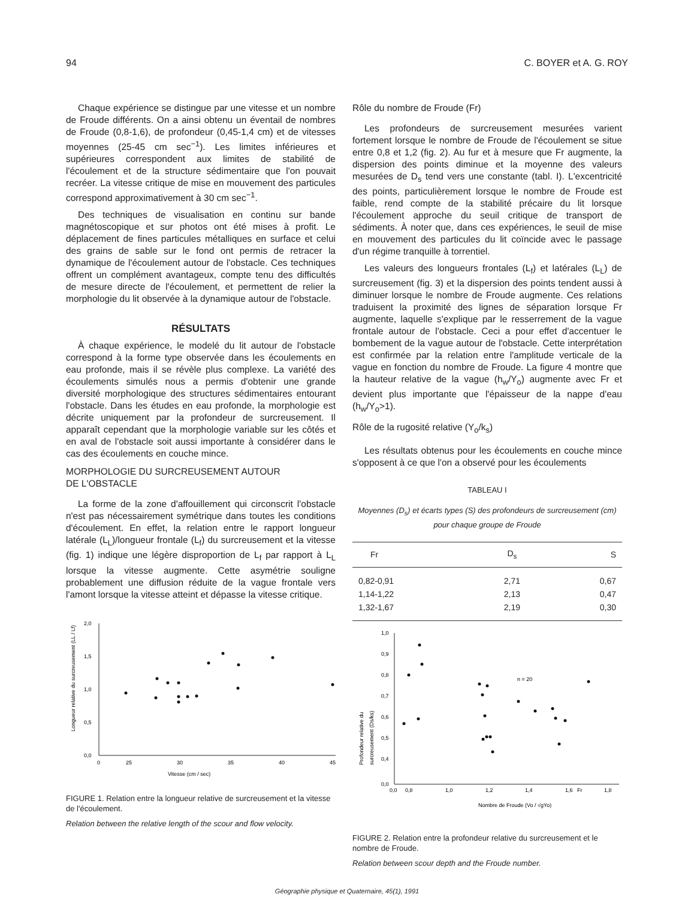94 C. BOYER et A. G. ROY
Chaque expérience se distingue par une vitesse et un nombre de Froude différents. On a ainsi obtenu un éventail de nombres de Froude (0,8-1,6), de profondeur (0,45-1,4 cm) et de vitesses moyennes (25-45 cm sec<sup>−1</sup>). Les limites inférieures et supérieures correspondent aux limites de stabilité de l'écoulement et de la structure sédimentaire que l'on pouvait recréer. La vitesse critique de mise en mouvement des particules correspond approximativement à 30 cm sec<sup>−1</sup>.
Des techniques de visualisation en continu sur bande magnétoscopique et sur photos ont été mises à profit. Le déplacement de fines particules métalliques en surface et celui des grains de sable sur le fond ont permis de retracer la dynamique de l'écoulement autour de l'obstacle. Ces techniques offrent un complément avantageux, compte tenu des difficultés de mesure directe de l'écoulement, et permettent de relier la morphologie du lit observée à la dynamique autour de l'obstacle.
RÉSULTATS
À chaque expérience, le modelé du lit autour de l'obstacle correspond à la forme type observée dans les écoulements en eau profonde, mais il se révèle plus complexe. La variété des écoulements simulés nous a permis d'obtenir une grande diversité morphologique des structures sédimentaires entourant l'obstacle. Dans les études en eau profonde, la morphologie est décrite uniquement par la profondeur de surcreusement. Il apparaît cependant que la morphologie variable sur les côtés et en aval de l'obstacle soit aussi importante à considérer dans le cas des écoulements en couche mince.
MORPHOLOGIE DU SURCREUSEMENT AUTOUR
DE L'OBSTACLE
La forme de la zone d'affouillement qui circonscrit l'obstacle n'est pas nécessairement symétrique dans toutes les conditions d'écoulement. En effet, la relation entre le rapport longueur latérale (L<sub>L</sub>)/longueur frontale (L<sub>f</sub>) du surcreusement et la vitesse (fig. 1) indique une légère disproportion de L<sub>f</sub> par rapport à L<sub>L</sub> lorsque la vitesse augmente. Cette asymétrie souligne probablement une diffusion réduite de la vague frontale vers l'amont lorsque la vitesse atteint et dépasse la vitesse critique.
2,0
1,5
1,0
0,5
0,0
0
25
30
35
40
45
Vitesse (cm / sec)
Longueur relative du surcreusement (LL / Lf)
FIGURE 1. Relation entre la longueur relative de surcreusement et la vitesse de l'écoulement.
Relation between the relative length of the scour and flow velocity.
Rôle du nombre de Froude (Fr)
Les profondeurs de surcreusement mesurées varient fortement lorsque le nombre de Froude de l'écoulement se situe entre 0,8 et 1,2 (fig. 2). Au fur et à mesure que Fr augmente, la dispersion des points diminue et la moyenne des valeurs mesurées de D<sub>s</sub> tend vers une constante (tabl. I). L'excentricité des points, particulièrement lorsque le nombre de Froude est faible, rend compte de la stabilité précaire du lit lorsque l'écoulement approche du seuil critique de transport de sédiments. À noter que, dans ces expériences, le seuil de mise en mouvement des particules du lit coïncide avec le passage d'un régime tranquille à torrentiel.
Les valeurs des longueurs frontales (L<sub>f</sub>) et latérales (L<sub>L</sub>) de surcreusement (fig. 3) et la dispersion des points tendent aussi à diminuer lorsque le nombre de Froude augmente. Ces relations traduisent la proximité des lignes de séparation lorsque Fr augmente, laquelle s'explique par le resserrement de la vague frontale autour de l'obstacle. Ceci a pour effet d'accentuer le bombement de la vague autour de l'obstacle. Cette interprétation est confirmée par la relation entre l'amplitude verticale de la vague en fonction du nombre de Froude. La figure 4 montre que la hauteur relative de la vague (h<sub>w</sub>/Y<sub>o</sub>) augmente avec Fr et devient plus importante que l'épaisseur de la nappe d'eau (h<sub>w</sub>/Y<sub>o</sub>>1).
Rôle de la rugosité relative (Y<sub>o</sub>/k<sub>s</sub>)
Les résultats obtenus pour les écoulements en couche mince s'opposent à ce que l'on a observé pour les écoulements
TABLEAU I
Moyennes (D<sub>s</sub>) et écarts types (S) des profondeurs de surcreusement (cm) pour chaque groupe de Froude
| Fr | D<sub>s</sub> | S |
| --- | --- | --- |
| 0,82-0,91 | 2,71 | 0,67 |
| 1,14-1,22 | 2,13 | 0,47 |
| 1,32-1,67 | 2,19 | 0,30 |
1,0
0,9
0,8
0,7
0,6
0,5
0,4
0,0
0,0
0,8
1,0
1,2
1,4
1,6
Fr
1,8
Nombre de Froude (Vo / √gYo)
n = 20
Profondeur relative du
surcreusement (Ds/ks)
FIGURE 2. Relation entre la profondeur relative du surcreusement et le nombre de Froude.
Relation between scour depth and the Froude number.
Géographie physique et Quaternaire, 45(1), 1991